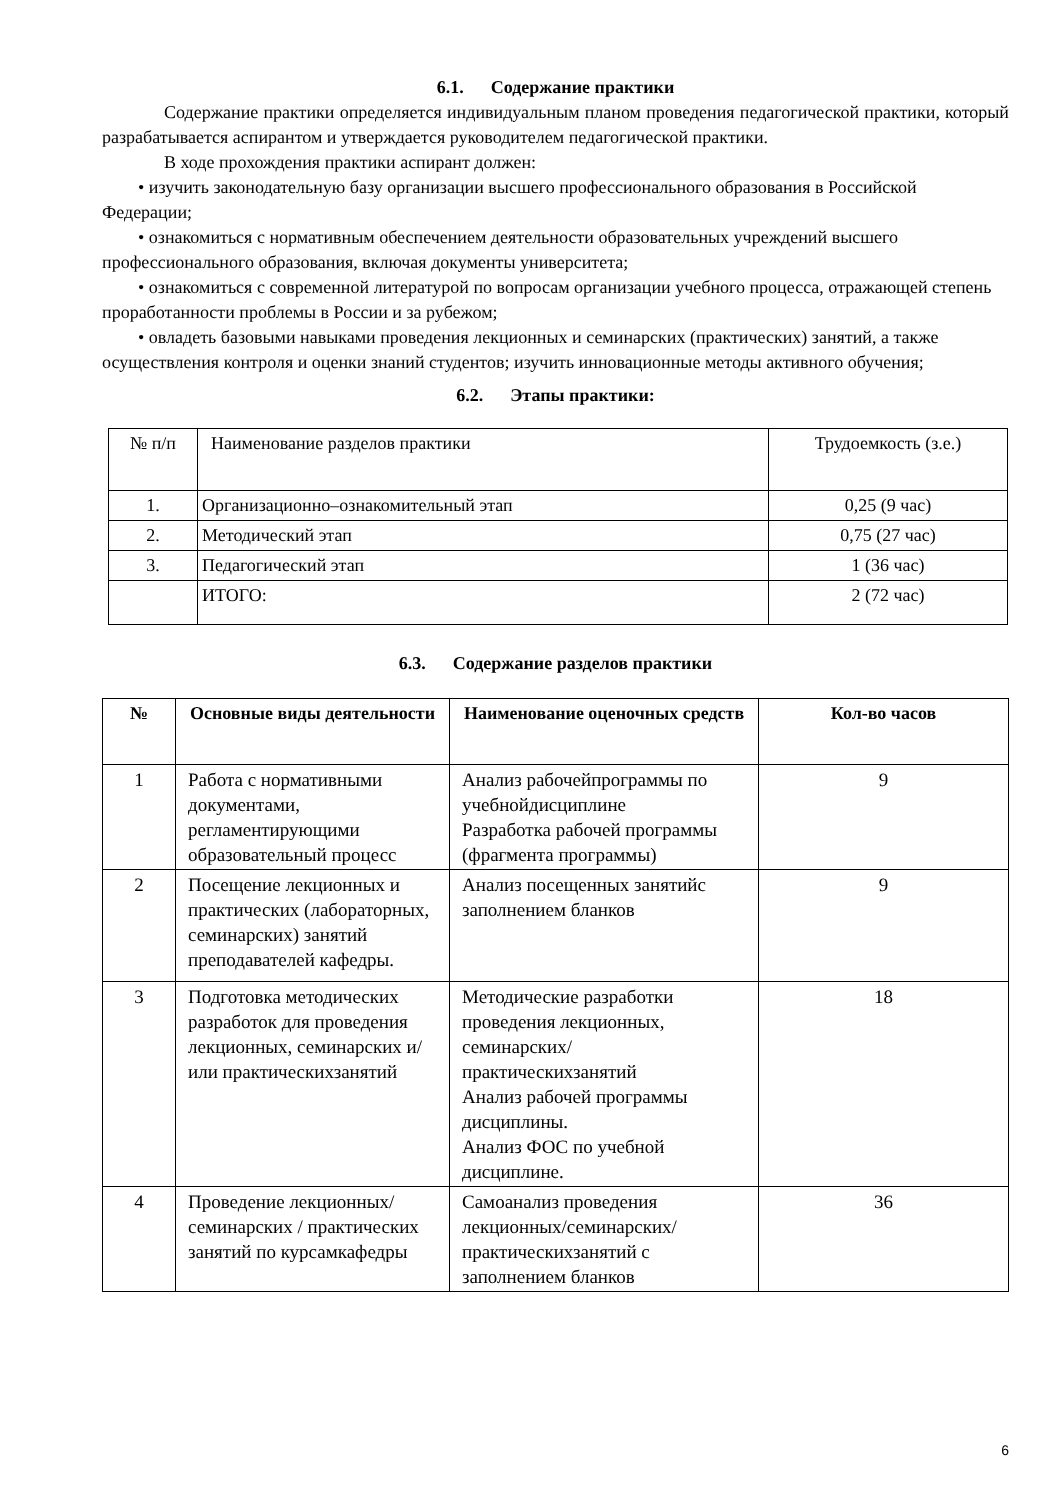6.1. Содержание практики
Содержание практики определяется индивидуальным планом проведения педагогической практики, который разрабатывается аспирантом и утверждается руководителем педагогической практики.
В ходе прохождения практики аспирант должен:
• изучить законодательную базу организации высшего профессионального образования в Российской Федерации;
• ознакомиться с нормативным обеспечением деятельности образовательных учреждений высшего профессионального образования, включая документы университета;
• ознакомиться с современной литературой по вопросам организации учебного процесса, отражающей степень проработанности проблемы в России и за рубежом;
• овладеть базовыми навыками проведения лекционных и семинарских (практических) занятий, а также осуществления контроля и оценки знаний студентов; изучить инновационные методы активного обучения;
6.2. Этапы практики:
| № п/п | Наименование разделов практики | Трудоемкость (з.е.) |
| 1. | Организационно–ознакомительный этап | 0,25 (9 час) |
| 2. | Методический этап | 0,75 (27 час) |
| 3. | Педагогический этап | 1 (36 час) |
| | ИТОГО: | 2 (72 час) |
6.3. Содержание разделов практики
| № | Основные виды деятельности | Наименование оценочных средств | Кол-во часов |
| --- | --- | --- | --- |
| 1 | Работа с нормативными документами, регламентирующими образовательный процесс | Анализ рабочейпрограммы по учебнойдисциплине Разработка рабочей программы (фрагмента программы) | 9 |
| 2 | Посещение лекционных и практических (лабораторных, семинарских) занятий преподавателей кафедры. | Анализ посещенных занятийс заполнением бланков | 9 |
| 3 | Подготовка методических разработок для проведения лекционных, семинарских и/или практическихзанятий | Методические разработки проведения лекционных, семинарских/ практическихзанятий Анализ рабочей программы дисциплины. Анализ ФОС по учебной дисциплине. | 18 |
| 4 | Проведение лекционных/семинарских / практических занятий по курсамкафедры | Самоанализ проведения лекционных/семинарских/ практическихзанятий с заполнением бланков | 36 |
6